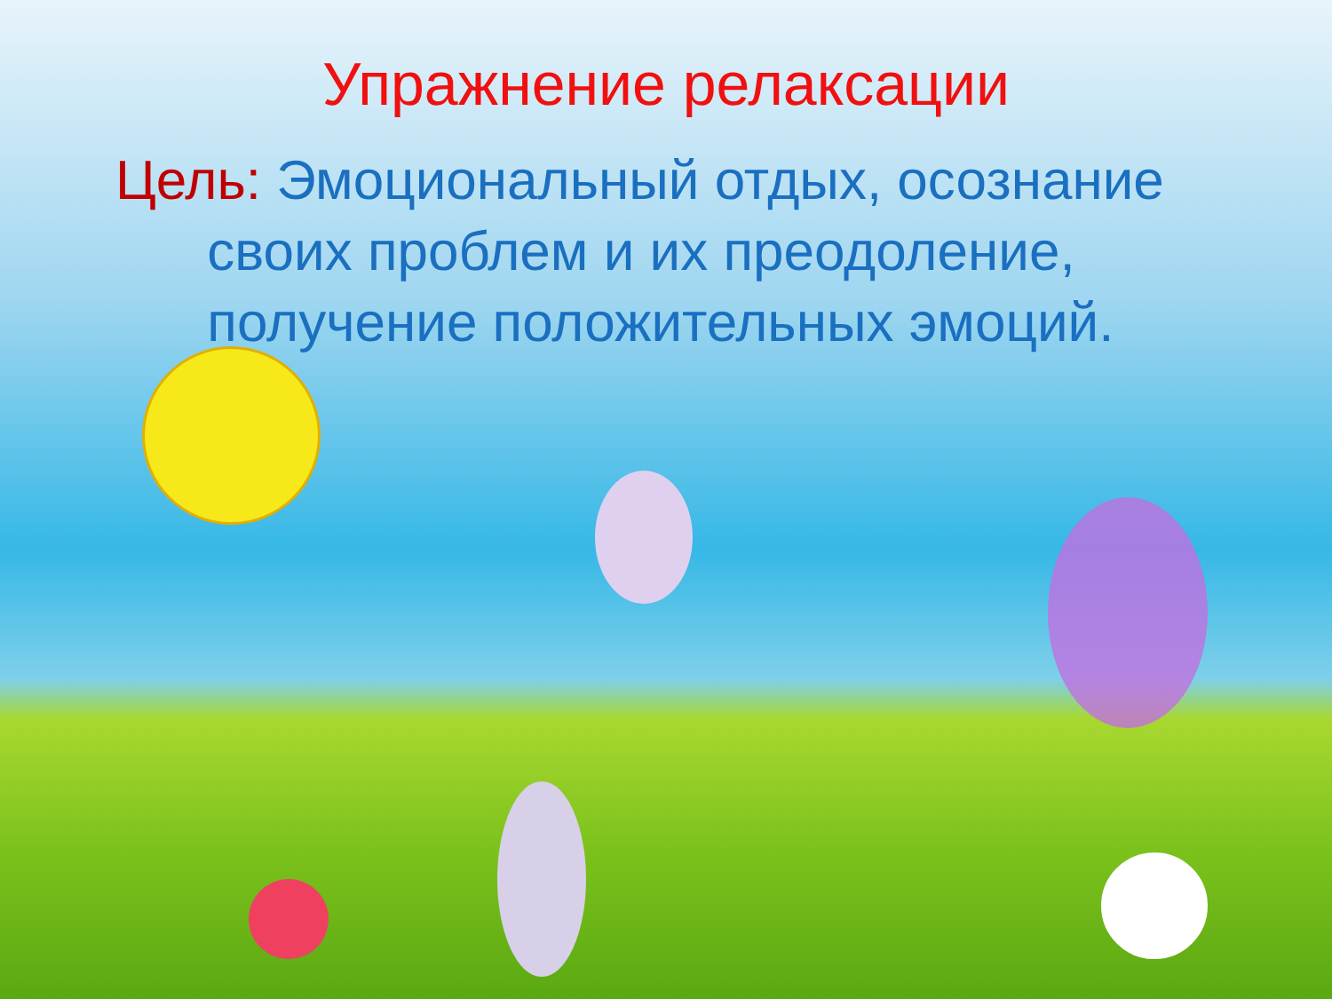Упражнение релаксации
Цель: Эмоциональный отдых, осознание
своих проблем и их преодоление,
получение положительных эмоций.